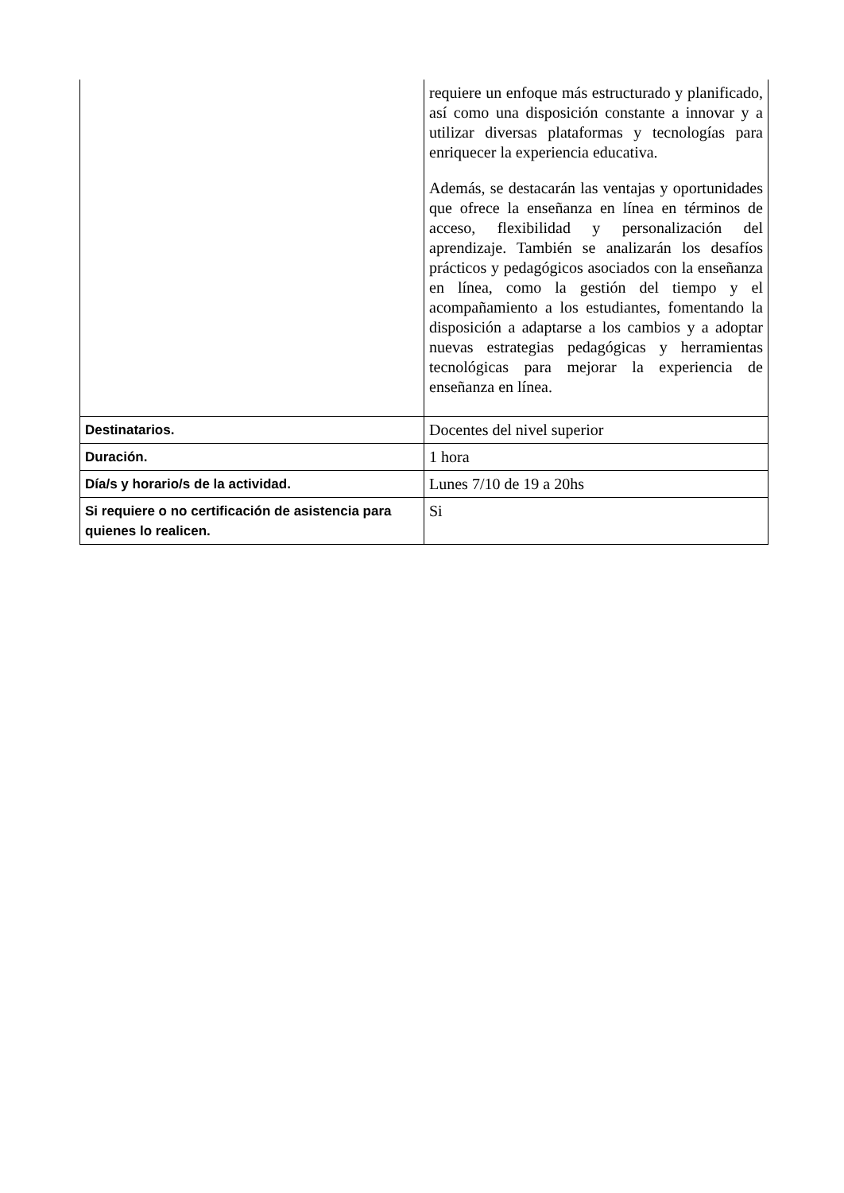| | requiere un enfoque más estructurado y planificado, así como una disposición constante a innovar y a utilizar diversas plataformas y tecnologías para enriquecer la experiencia educativa. Además, se destacarán las ventajas y oportunidades que ofrece la enseñanza en línea en términos de acceso, flexibilidad y personalización del aprendizaje. También se analizarán los desafíos prácticos y pedagógicos asociados con la enseñanza en línea, como la gestión del tiempo y el acompañamiento a los estudiantes, fomentando la disposición a adaptarse a los cambios y a adoptar nuevas estrategias pedagógicas y herramientas tecnológicas para mejorar la experiencia de enseñanza en línea. |
| Destinatarios. | Docentes del nivel superior |
| Duración. | 1 hora |
| Día/s y horario/s de la actividad. | Lunes 7/10 de 19 a 20hs |
| Si requiere o no certificación de asistencia para quienes lo realicen. | Si |